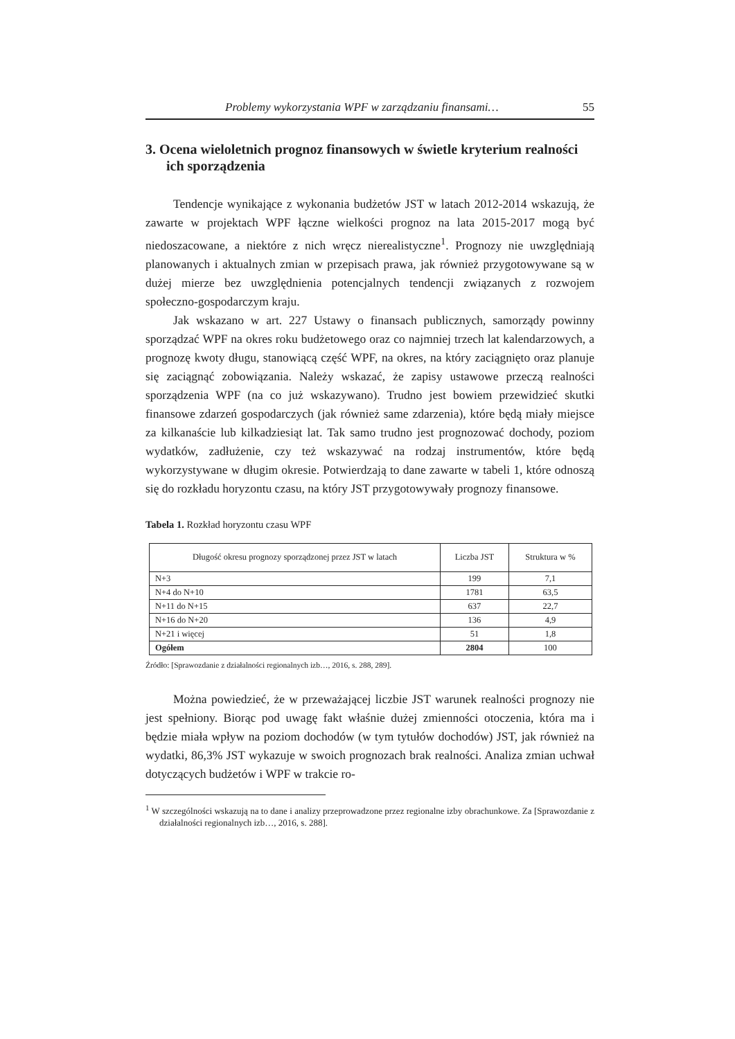Problemy wykorzystania WPF w zarządzaniu finansami… 55
3. Ocena wieloletnich prognoz finansowych w świetle kryterium realności ich sporządzenia
Tendencje wynikające z wykonania budżetów JST w latach 2012-2014 wskazują, że zawarte w projektach WPF łączne wielkości prognoz na lata 2015-2017 mogą być niedoszacowane, a niektóre z nich wręcz nierealistyczne<sup>1</sup>. Prognozy nie uwzględniają planowanych i aktualnych zmian w przepisach prawa, jak również przygotowywane są w dużej mierze bez uwzględnienia potencjalnych tendencji związanych z rozwojem społeczno-gospodarczym kraju.
Jak wskazano w art. 227 Ustawy o finansach publicznych, samorządy powinny sporządzać WPF na okres roku budżetowego oraz co najmniej trzech lat kalendarzowych, a prognozę kwoty długu, stanowiącą część WPF, na okres, na który zaciągnięto oraz planuje się zaciągnąć zobowiązania. Należy wskazać, że zapisy ustawowe przeczą realności sporządzenia WPF (na co już wskazywano). Trudno jest bowiem przewidzieć skutki finansowe zdarzeń gospodarczych (jak również same zdarzenia), które będą miały miejsce za kilkanaście lub kilkadziesiąt lat. Tak samo trudno jest prognozować dochody, poziom wydatków, zadłużenie, czy też wskazywać na rodzaj instrumentów, które będą wykorzystywane w długim okresie. Potwierdzają to dane zawarte w tabeli 1, które odnoszą się do rozkładu horyzontu czasu, na który JST przygotowywały prognozy finansowe.
Tabela 1. Rozkład horyzontu czasu WPF
| Długość okresu prognozy sporządzonej przez JST w latach | Liczba JST | Struktura w % |
| --- | --- | --- |
| N+3 | 199 | 7,1 |
| N+4 do N+10 | 1781 | 63,5 |
| N+11 do N+15 | 637 | 22,7 |
| N+16 do N+20 | 136 | 4,9 |
| N+21 i więcej | 51 | 1,8 |
| Ogółem | 2804 | 100 |
Źródło: [Sprawozdanie z działalności regionalnych izb…, 2016, s. 288, 289].
Można powiedzieć, że w przeważającej liczbie JST warunek realności prognozy nie jest spełniony. Biorąc pod uwagę fakt właśnie dużej zmienności otoczenia, która ma i będzie miała wpływ na poziom dochodów (w tym tytułów dochodów) JST, jak również na wydatki, 86,3% JST wykazuje w swoich prognozach brak realności. Analiza zmian uchwał dotyczących budżetów i WPF w trakcie ro-
<sup>1</sup> W szczególności wskazują na to dane i analizy przeprowadzone przez regionalne izby obrachunkowe. Za [Sprawozdanie z działalności regionalnych izb…, 2016, s. 288].